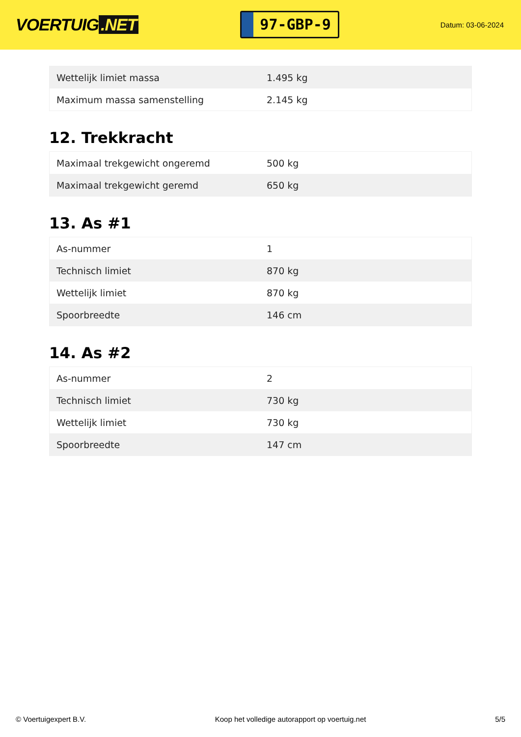VOERTUIG.NET
97-GBP-9
Datum: 03-06-2024
| Wettelijk limiet massa | 1.495 kg |
| Maximum massa samenstelling | 2.145 kg |
12. Trekkracht
| Maximaal trekgewicht ongeremd | 500 kg |
| Maximaal trekgewicht geremd | 650 kg |
13. As #1
| As-nummer | 1 |
| Technisch limiet | 870 kg |
| Wettelijk limiet | 870 kg |
| Spoorbreedte | 146 cm |
14. As #2
| As-nummer | 2 |
| Technisch limiet | 730 kg |
| Wettelijk limiet | 730 kg |
| Spoorbreedte | 147 cm |
© Voertuigexpert B.V. Koop het volledige autorapport op voertuig.net 5/5